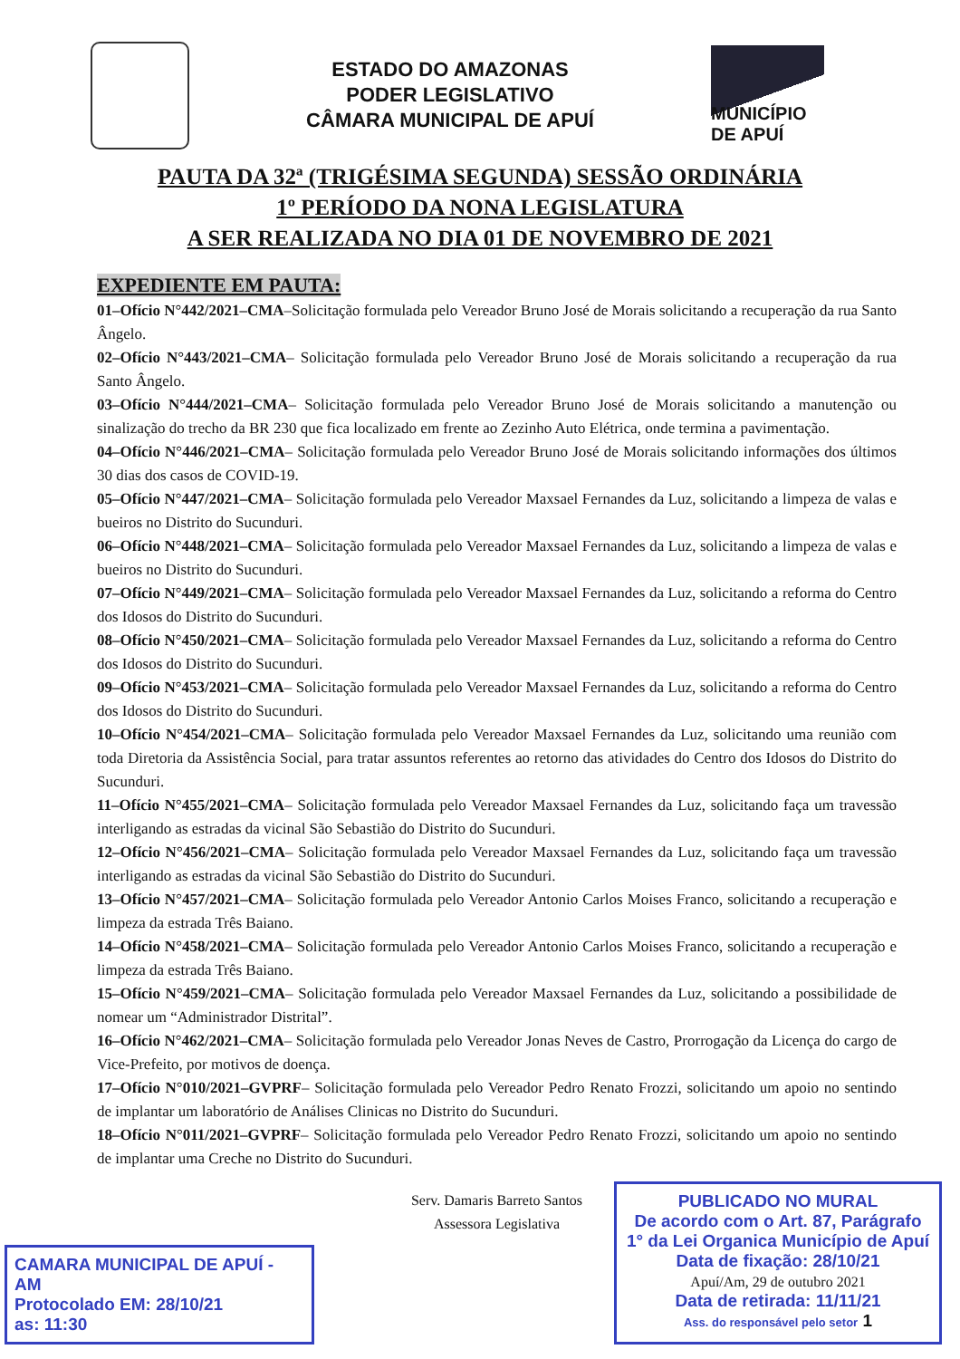ESTADO DO AMAZONAS
PODER LEGISLATIVO
CÂMARA MUNICIPAL DE APUÍ
MUNICÍPIO DE APUÍ
PAUTA DA 32ª (TRIGÉSIMA SEGUNDA) SESSÃO ORDINÁRIA
1º PERÍODO DA NONA LEGISLATURA
A SER REALIZADA NO DIA 01 DE NOVEMBRO DE 2021
EXPEDIENTE EM PAUTA:
01–Ofício N°442/2021–CMA–Solicitação formulada pelo Vereador Bruno José de Morais solicitando a recuperação da rua Santo Ângelo.
02–Ofício N°443/2021–CMA– Solicitação formulada pelo Vereador Bruno José de Morais solicitando a recuperação da rua Santo Ângelo.
03–Ofício N°444/2021–CMA– Solicitação formulada pelo Vereador Bruno José de Morais solicitando a manutenção ou sinalização do trecho da BR 230 que fica localizado em frente ao Zezinho Auto Elétrica, onde termina a pavimentação.
04–Ofício N°446/2021–CMA– Solicitação formulada pelo Vereador Bruno José de Morais solicitando informações dos últimos 30 dias dos casos de COVID-19.
05–Ofício N°447/2021–CMA– Solicitação formulada pelo Vereador Maxsael Fernandes da Luz, solicitando a limpeza de valas e bueiros no Distrito do Sucunduri.
06–Ofício N°448/2021–CMA– Solicitação formulada pelo Vereador Maxsael Fernandes da Luz, solicitando a limpeza de valas e bueiros no Distrito do Sucunduri.
07–Ofício N°449/2021–CMA– Solicitação formulada pelo Vereador Maxsael Fernandes da Luz, solicitando a reforma do Centro dos Idosos do Distrito do Sucunduri.
08–Ofício N°450/2021–CMA– Solicitação formulada pelo Vereador Maxsael Fernandes da Luz, solicitando a reforma do Centro dos Idosos do Distrito do Sucunduri.
09–Ofício N°453/2021–CMA– Solicitação formulada pelo Vereador Maxsael Fernandes da Luz, solicitando a reforma do Centro dos Idosos do Distrito do Sucunduri.
10–Ofício N°454/2021–CMA– Solicitação formulada pelo Vereador Maxsael Fernandes da Luz, solicitando uma reunião com toda Diretoria da Assistência Social, para tratar assuntos referentes ao retorno das atividades do Centro dos Idosos do Distrito do Sucunduri.
11–Ofício N°455/2021–CMA– Solicitação formulada pelo Vereador Maxsael Fernandes da Luz, solicitando faça um travessão interligando as estradas da vicinal São Sebastião do Distrito do Sucunduri.
12–Ofício N°456/2021–CMA– Solicitação formulada pelo Vereador Maxsael Fernandes da Luz, solicitando faça um travessão interligando as estradas da vicinal São Sebastião do Distrito do Sucunduri.
13–Ofício N°457/2021–CMA– Solicitação formulada pelo Vereador Antonio Carlos Moises Franco, solicitando a recuperação e limpeza da estrada Três Baiano.
14–Ofício N°458/2021–CMA– Solicitação formulada pelo Vereador Antonio Carlos Moises Franco, solicitando a recuperação e limpeza da estrada Três Baiano.
15–Ofício N°459/2021–CMA– Solicitação formulada pelo Vereador Maxsael Fernandes da Luz, solicitando a possibilidade de nomear um “Administrador Distrital”.
16–Ofício N°462/2021–CMA– Solicitação formulada pelo Vereador Jonas Neves de Castro, Prorrogação da Licença do cargo de Vice-Prefeito, por motivos de doença.
17–Ofício N°010/2021–GVPRF– Solicitação formulada pelo Vereador Pedro Renato Frozzi, solicitando um apoio no sentindo de implantar um laboratório de Análises Clinicas no Distrito do Sucunduri.
18–Ofício N°011/2021–GVPRF– Solicitação formulada pelo Vereador Pedro Renato Frozzi, solicitando um apoio no sentindo de implantar uma Creche no Distrito do Sucunduri.
Serv. Damaris Barreto Santos
Assessora Legislativa
CAMARA MUNICIPAL DE APUÍ - AM
Protocolado EM: 28/10/21
as: 11:30
PUBLICADO NO MURAL
De acordo com o Art. 87, Parágrafo 1° da Lei Organica Município de Apuí
Data de fixação: 28/10/21
Apuí/Am, 29 de outubro 2021
Data de retirada: 11/11/21
Ass. do responsável pelo setor 1